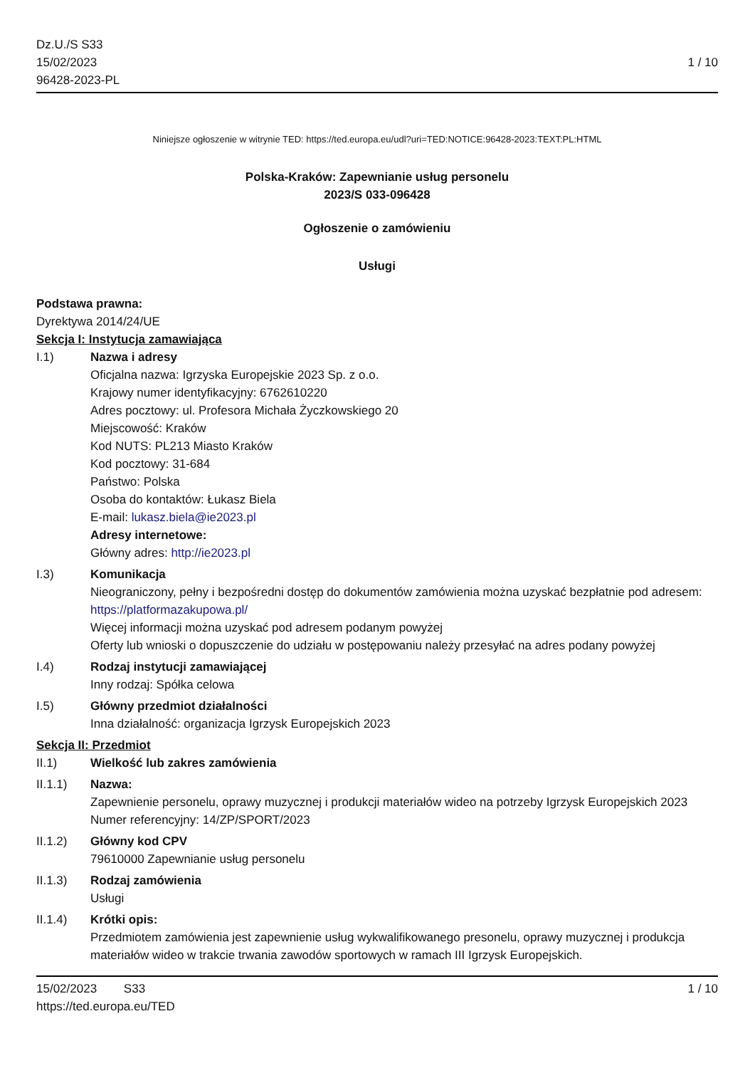Dz.U./S S33
15/02/2023
96428-2023-PL
1 / 10
Niniejsze ogłoszenie w witrynie TED: https://ted.europa.eu/udl?uri=TED:NOTICE:96428-2023:TEXT:PL:HTML
Polska-Kraków: Zapewnianie usług personelu
2023/S 033-096428
Ogłoszenie o zamówieniu
Usługi
Podstawa prawna:
Dyrektywa 2014/24/UE
Sekcja I: Instytucja zamawiająca
I.1) Nazwa i adresy
Oficjalna nazwa: Igrzyska Europejskie 2023 Sp. z o.o.
Krajowy numer identyfikacyjny: 6762610220
Adres pocztowy: ul. Profesora Michała Życzkowskiego 20
Miejscowość: Kraków
Kod NUTS: PL213 Miasto Kraków
Kod pocztowy: 31-684
Państwo: Polska
Osoba do kontaktów: Łukasz Biela
E-mail: lukasz.biela@ie2023.pl
Adresy internetowe:
Główny adres: http://ie2023.pl
I.3) Komunikacja
Nieograniczony, pełny i bezpośredni dostęp do dokumentów zamówienia można uzyskać bezpłatnie pod adresem: https://platformazakupowa.pl/
Więcej informacji można uzyskać pod adresem podanym powyżej
Oferty lub wnioski o dopuszczenie do udziału w postępowaniu należy przesyłać na adres podany powyżej
I.4) Rodzaj instytucji zamawiającej
Inny rodzaj: Spółka celowa
I.5) Główny przedmiot działalności
Inna działalność: organizacja Igrzysk Europejskich 2023
Sekcja II: Przedmiot
II.1) Wielkość lub zakres zamówienia
II.1.1) Nazwa:
Zapewnienie personelu, oprawy muzycznej i produkcji materiałów wideo na potrzeby Igrzysk Europejskich 2023
Numer referencyjny: 14/ZP/SPORT/2023
II.1.2) Główny kod CPV
79610000 Zapewnianie usług personelu
II.1.3) Rodzaj zamówienia
Usługi
II.1.4) Krótki opis:
Przedmiotem zamówienia jest zapewnienie usług wykwalifikowanego presonelu, oprawy muzycznej i produkcja materiałów wideo w trakcie trwania zawodów sportowych w ramach III Igrzysk Europejskich.
15/02/2023 S33 1 / 10
https://ted.europa.eu/TED